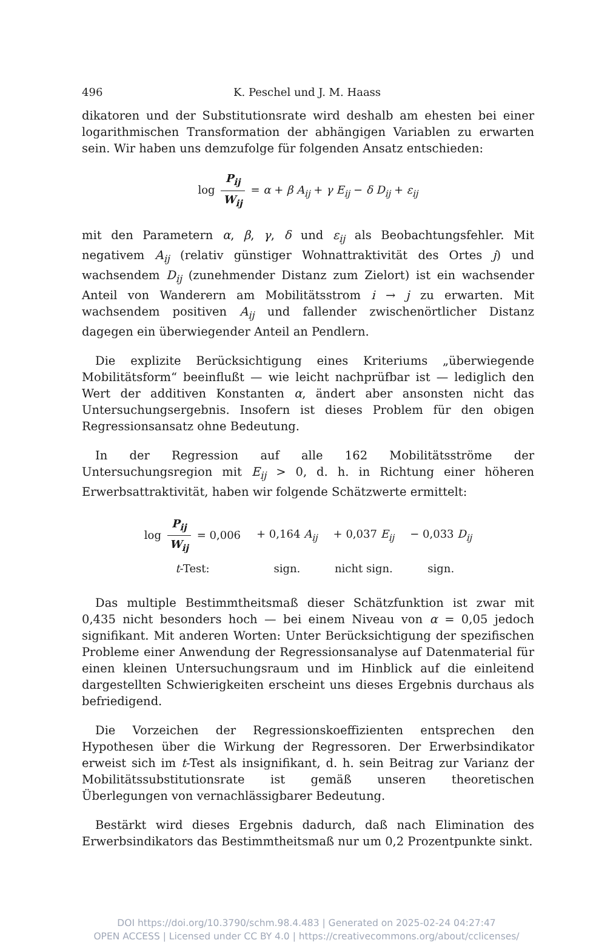496 K. Peschel und J. M. Haass
dikatoren und der Substitutionsrate wird deshalb am ehesten bei einer logarithmischen Transformation der abhängigen Variablen zu erwarten sein. Wir haben uns demzufolge für folgenden Ansatz entschieden:
log P<sub>ij</sub> W<sub>ij</sub> = α + β A<sub>ij</sub> + γ E<sub>ij</sub> − δ D<sub>ij</sub> + ε<sub>ij</sub>
mit den Parametern α, β, γ, δ und ε<sub>ij</sub> als Beobachtungsfehler. Mit negativem A<sub>ij</sub> (relativ günstiger Wohnattraktivität des Ortes j) und wachsendem D<sub>ij</sub> (zunehmender Distanz zum Zielort) ist ein wachsender Anteil von Wanderern am Mobilitätsstrom i → j zu erwarten. Mit wachsendem positiven A<sub>ij</sub> und fallender zwischenörtlicher Distanz dagegen ein überwiegender Anteil an Pendlern.
Die explizite Berücksichtigung eines Kriteriums „überwiegende Mobilitätsform“ beeinflußt — wie leicht nachprüfbar ist — lediglich den Wert der additiven Konstanten α, ändert aber ansonsten nicht das Untersuchungsergebnis. Insofern ist dieses Problem für den obigen Regressionsansatz ohne Bedeutung.
In der Regression auf alle 162 Mobilitätsströme der Untersuchungsregion mit E<sub>ij</sub> > 0, d. h. in Richtung einer höheren Erwerbsattraktivität, haben wir folgende Schätzwerte ermittelt:
| log P<sub>ij</sub> W<sub>ij</sub> = 0,006 | + 0,164 A<sub>ij</sub> | + 0,037 E<sub>ij</sub> | − 0,033 D<sub>ij</sub> |
| t -Test: | sign. | nicht sign. | sign. |
Das multiple Bestimmtheitsmaß dieser Schätzfunktion ist zwar mit 0,435 nicht besonders hoch — bei einem Niveau von α = 0,05 jedoch signifikant. Mit anderen Worten: Unter Berücksichtigung der spezifischen Probleme einer Anwendung der Regressionsanalyse auf Datenmaterial für einen kleinen Untersuchungsraum und im Hinblick auf die einleitend dargestellten Schwierigkeiten erscheint uns dieses Ergebnis durchaus als befriedigend.
Die Vorzeichen der Regressionskoeffizienten entsprechen den Hypothesen über die Wirkung der Regressoren. Der Erwerbsindikator erweist sich im t-Test als insignifikant, d. h. sein Beitrag zur Varianz der Mobilitätssubstitutionsrate ist gemäß unseren theoretischen Überlegungen von vernachlässigbarer Bedeutung.
Bestärkt wird dieses Ergebnis dadurch, daß nach Elimination des Erwerbsindikators das Bestimmtheitsmaß nur um 0,2 Prozentpunkte sinkt.
DOI https://doi.org/10.3790/schm.98.4.483 | Generated on 2025-02-24 04:27:47
OPEN ACCESS | Licensed under CC BY 4.0 | https://creativecommons.org/about/cclicenses/